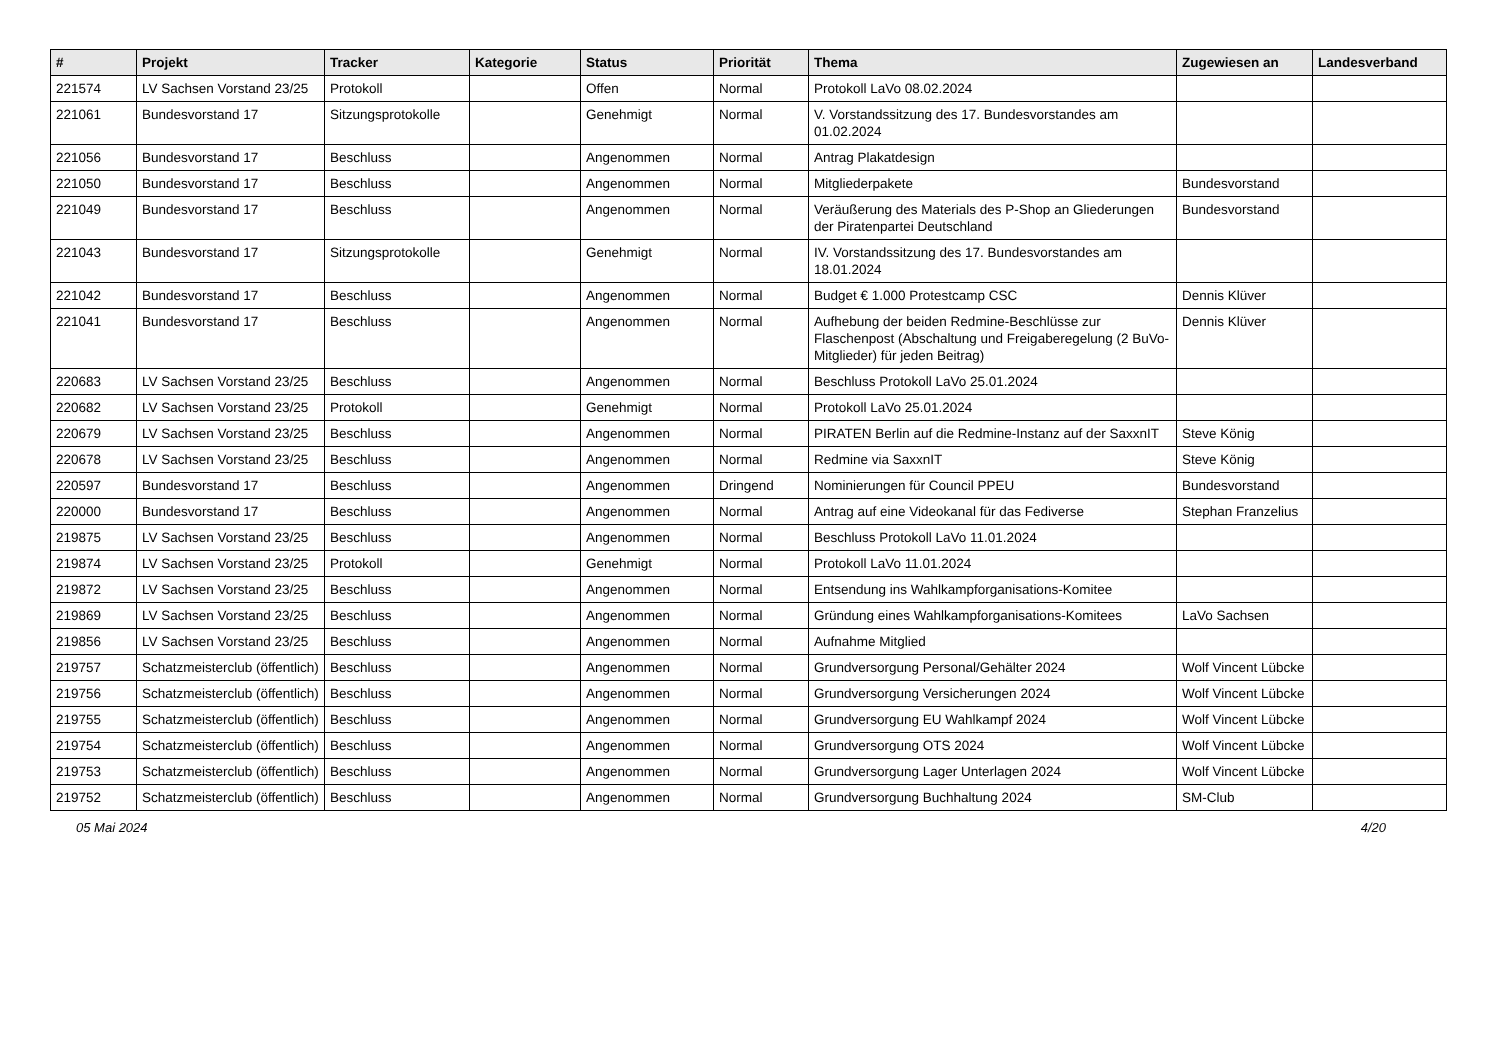| # | Projekt | Tracker | Kategorie | Status | Priorität | Thema | Zugewiesen an | Landesverband |
| --- | --- | --- | --- | --- | --- | --- | --- | --- |
| 221574 | LV Sachsen Vorstand 23/25 | Protokoll | | Offen | Normal | Protokoll LaVo 08.02.2024 | | |
| 221061 | Bundesvorstand 17 | Sitzungsprotokolle | | Genehmigt | Normal | V. Vorstandssitzung des 17. Bundesvorstandes am 01.02.2024 | | |
| 221056 | Bundesvorstand 17 | Beschluss | | Angenommen | Normal | Antrag Plakatdesign | | |
| 221050 | Bundesvorstand 17 | Beschluss | | Angenommen | Normal | Mitgliederpakete | Bundesvorstand | |
| 221049 | Bundesvorstand 17 | Beschluss | | Angenommen | Normal | Veräußerung des Materials des P-Shop an Gliederungen der Piratenpartei Deutschland | Bundesvorstand | |
| 221043 | Bundesvorstand 17 | Sitzungsprotokolle | | Genehmigt | Normal | IV. Vorstandssitzung des 17. Bundesvorstandes am 18.01.2024 | | |
| 221042 | Bundesvorstand 17 | Beschluss | | Angenommen | Normal | Budget € 1.000 Protestcamp CSC | Dennis Klüver | |
| 221041 | Bundesvorstand 17 | Beschluss | | Angenommen | Normal | Aufhebung der beiden Redmine-Beschlüsse zur Flaschenpost (Abschaltung und Freigaberegelung (2 BuVo-Mitglieder) für jeden Beitrag) | Dennis Klüver | |
| 220683 | LV Sachsen Vorstand 23/25 | Beschluss | | Angenommen | Normal | Beschluss Protokoll LaVo 25.01.2024 | | |
| 220682 | LV Sachsen Vorstand 23/25 | Protokoll | | Genehmigt | Normal | Protokoll LaVo 25.01.2024 | | |
| 220679 | LV Sachsen Vorstand 23/25 | Beschluss | | Angenommen | Normal | PIRATEN Berlin auf die Redmine-Instanz auf der SaxxnIT | Steve König | |
| 220678 | LV Sachsen Vorstand 23/25 | Beschluss | | Angenommen | Normal | Redmine via SaxxnIT | Steve König | |
| 220597 | Bundesvorstand 17 | Beschluss | | Angenommen | Dringend | Nominierungen für Council PPEU | Bundesvorstand | |
| 220000 | Bundesvorstand 17 | Beschluss | | Angenommen | Normal | Antrag auf eine Videokanal für das Fediverse | Stephan Franzelius | |
| 219875 | LV Sachsen Vorstand 23/25 | Beschluss | | Angenommen | Normal | Beschluss Protokoll LaVo 11.01.2024 | | |
| 219874 | LV Sachsen Vorstand 23/25 | Protokoll | | Genehmigt | Normal | Protokoll LaVo 11.01.2024 | | |
| 219872 | LV Sachsen Vorstand 23/25 | Beschluss | | Angenommen | Normal | Entsendung ins Wahlkampforganisations-Komitee | | |
| 219869 | LV Sachsen Vorstand 23/25 | Beschluss | | Angenommen | Normal | Gründung eines Wahlkampforganisations-Komitees | LaVo Sachsen | |
| 219856 | LV Sachsen Vorstand 23/25 | Beschluss | | Angenommen | Normal | Aufnahme Mitglied | | |
| 219757 | Schatzmeisterclub (öffentlich) | Beschluss | | Angenommen | Normal | Grundversorgung Personal/Gehälter 2024 | Wolf Vincent Lübcke | |
| 219756 | Schatzmeisterclub (öffentlich) | Beschluss | | Angenommen | Normal | Grundversorgung Versicherungen 2024 | Wolf Vincent Lübcke | |
| 219755 | Schatzmeisterclub (öffentlich) | Beschluss | | Angenommen | Normal | Grundversorgung EU Wahlkampf 2024 | Wolf Vincent Lübcke | |
| 219754 | Schatzmeisterclub (öffentlich) | Beschluss | | Angenommen | Normal | Grundversorgung OTS 2024 | Wolf Vincent Lübcke | |
| 219753 | Schatzmeisterclub (öffentlich) | Beschluss | | Angenommen | Normal | Grundversorgung Lager Unterlagen 2024 | Wolf Vincent Lübcke | |
| 219752 | Schatzmeisterclub (öffentlich) | Beschluss | | Angenommen | Normal | Grundversorgung Buchhaltung 2024 | SM-Club | |
05 Mai 2024 4/20